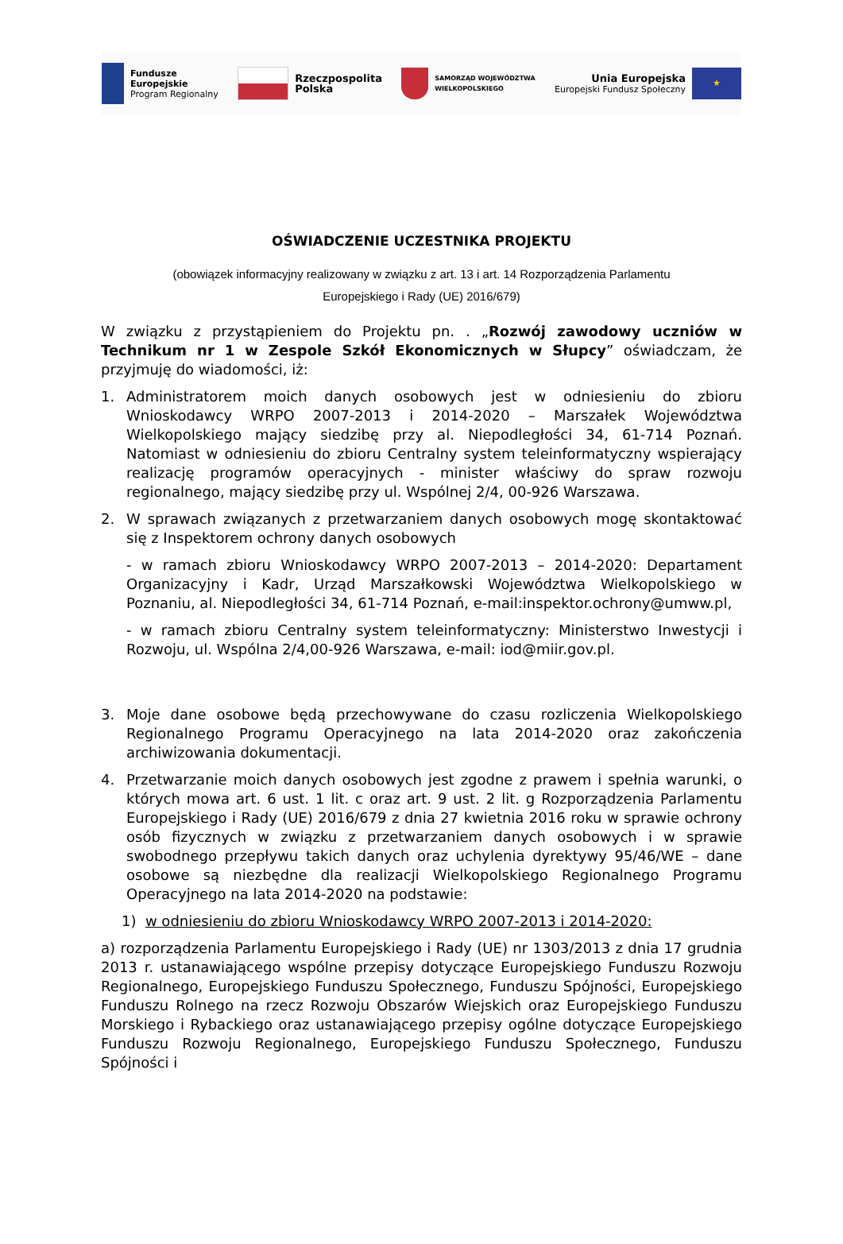Fundusze
Europejskie
Program Regionalny
Rzeczpospolita
Polska
SAMORZĄD WOJEWÓDZTWA
WIELKOPOLSKIEGO
Unia Europejska
Europejski Fundusz Społeczny
★
OŚWIADCZENIE UCZESTNIKA PROJEKTU
(obowiązek informacyjny realizowany w związku z art. 13 i art. 14 Rozporządzenia Parlamentu
Europejskiego i Rady (UE) 2016/679)
W związku z przystąpieniem do Projektu pn. . „Rozwój zawodowy uczniów w Technikum nr 1 w Zespole Szkół Ekonomicznych w Słupcy” oświadczam, że przyjmuję do wiadomości, iż:
1. Administratorem moich danych osobowych jest w odniesieniu do zbioru Wnioskodawcy WRPO 2007-2013 i 2014-2020 – Marszałek Województwa Wielkopolskiego mający siedzibę przy al. Niepodległości 34, 61-714 Poznań. Natomiast w odniesieniu do zbioru Centralny system teleinformatyczny wspierający realizację programów operacyjnych - minister właściwy do spraw rozwoju regionalnego, mający siedzibę przy ul. Wspólnej 2/4, 00-926 Warszawa.
2. W sprawach związanych z przetwarzaniem danych osobowych mogę skontaktować się z Inspektorem ochrony danych osobowych
- w ramach zbioru Wnioskodawcy WRPO 2007-2013 – 2014-2020: Departament Organizacyjny i Kadr, Urząd Marszałkowski Województwa Wielkopolskiego w Poznaniu, al. Niepodległości 34, 61-714 Poznań, e-mail:inspektor.ochrony@umww.pl,
- w ramach zbioru Centralny system teleinformatyczny: Ministerstwo Inwestycji i Rozwoju, ul. Wspólna 2/4,00-926 Warszawa, e-mail: iod@miir.gov.pl.
3. Moje dane osobowe będą przechowywane do czasu rozliczenia Wielkopolskiego Regionalnego Programu Operacyjnego na lata 2014-2020 oraz zakończenia archiwizowania dokumentacji.
4. Przetwarzanie moich danych osobowych jest zgodne z prawem i spełnia warunki, o których mowa art. 6 ust. 1 lit. c oraz art. 9 ust. 2 lit. g Rozporządzenia Parlamentu Europejskiego i Rady (UE) 2016/679 z dnia 27 kwietnia 2016 roku w sprawie ochrony osób fizycznych w związku z przetwarzaniem danych osobowych i w sprawie swobodnego przepływu takich danych oraz uchylenia dyrektywy 95/46/WE – dane osobowe są niezbędne dla realizacji Wielkopolskiego Regionalnego Programu Operacyjnego na lata 2014-2020 na podstawie:
1) w odniesieniu do zbioru Wnioskodawcy WRPO 2007-2013 i 2014-2020:
a) rozporządzenia Parlamentu Europejskiego i Rady (UE) nr 1303/2013 z dnia 17 grudnia 2013 r. ustanawiającego wspólne przepisy dotyczące Europejskiego Funduszu Rozwoju Regionalnego, Europejskiego Funduszu Społecznego, Funduszu Spójności, Europejskiego Funduszu Rolnego na rzecz Rozwoju Obszarów Wiejskich oraz Europejskiego Funduszu Morskiego i Rybackiego oraz ustanawiającego przepisy ogólne dotyczące Europejskiego Funduszu Rozwoju Regionalnego, Europejskiego Funduszu Społecznego, Funduszu Spójności i